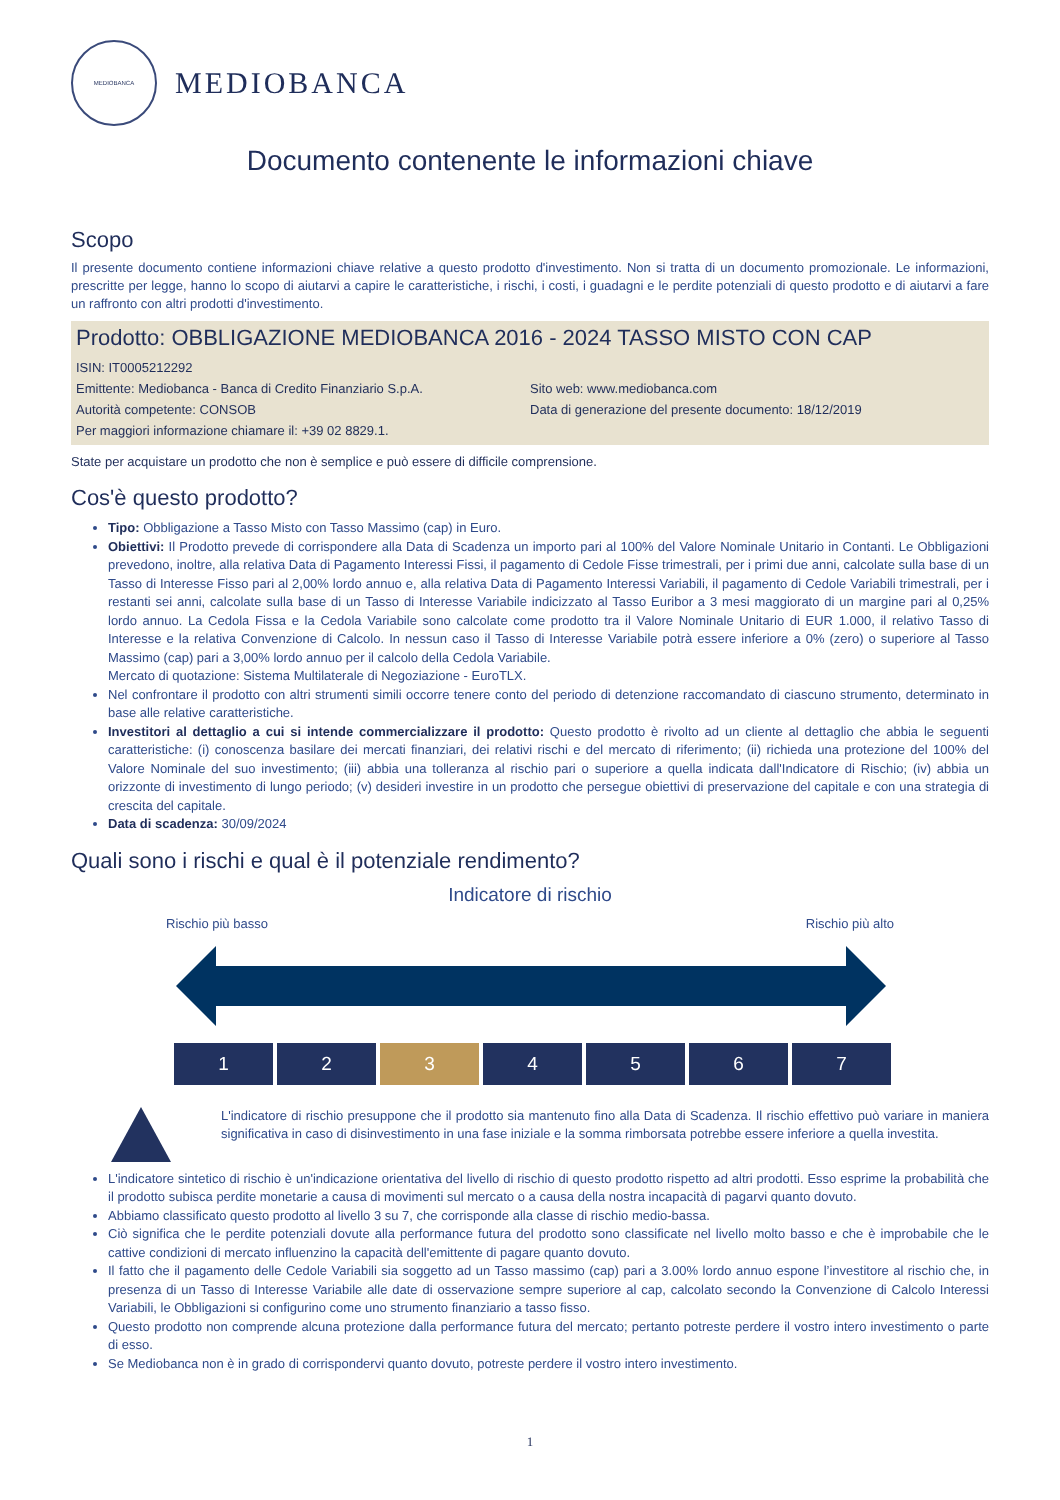MEDIOBANCA
MEDIOBANCA
Documento contenente le informazioni chiave
Scopo
Il presente documento contiene informazioni chiave relative a questo prodotto d'investimento. Non si tratta di un documento promozionale. Le informazioni, prescritte per legge, hanno lo scopo di aiutarvi a capire le caratteristiche, i rischi, i costi, i guadagni e le perdite potenziali di questo prodotto e di aiutarvi a fare un raffronto con altri prodotti d'investimento.
Prodotto: OBBLIGAZIONE MEDIOBANCA 2016 - 2024 TASSO MISTO CON CAP
ISIN: IT0005212292
Emittente: Mediobanca - Banca di Credito Finanziario S.p.A.
Sito web: www.mediobanca.com
Autorità competente: CONSOB Data di generazione del presente documento: 18/12/2019
Per maggiori informazione chiamare il: +39 02 8829.1.
State per acquistare un prodotto che non è semplice e può essere di difficile comprensione.
Cos'è questo prodotto?
Tipo: Obbligazione a Tasso Misto con Tasso Massimo (cap) in Euro.
Obiettivi: Il Prodotto prevede di corrispondere alla Data di Scadenza un importo pari al 100% del Valore Nominale Unitario in Contanti. Le Obbligazioni prevedono, inoltre, alla relativa Data di Pagamento Interessi Fissi, il pagamento di Cedole Fisse trimestrali, per i primi due anni, calcolate sulla base di un Tasso di Interesse Fisso pari al 2,00% lordo annuo e, alla relativa Data di Pagamento Interessi Variabili, il pagamento di Cedole Variabili trimestrali, per i restanti sei anni, calcolate sulla base di un Tasso di Interesse Variabile indicizzato al Tasso Euribor a 3 mesi maggiorato di un margine pari al 0,25% lordo annuo. La Cedola Fissa e la Cedola Variabile sono calcolate come prodotto tra il Valore Nominale Unitario di EUR 1.000, il relativo Tasso di Interesse e la relativa Convenzione di Calcolo. In nessun caso il Tasso di Interesse Variabile potrà essere inferiore a 0% (zero) o superiore al Tasso Massimo (cap) pari a 3,00% lordo annuo per il calcolo della Cedola Variabile.
Mercato di quotazione: Sistema Multilaterale di Negoziazione - EuroTLX.
Nel confrontare il prodotto con altri strumenti simili occorre tenere conto del periodo di detenzione raccomandato di ciascuno strumento, determinato in base alle relative caratteristiche.
Investitori al dettaglio a cui si intende commercializzare il prodotto: Questo prodotto è rivolto ad un cliente al dettaglio che abbia le seguenti caratteristiche: (i) conoscenza basilare dei mercati finanziari, dei relativi rischi e del mercato di riferimento; (ii) richieda una protezione del 100% del Valore Nominale del suo investimento; (iii) abbia una tolleranza al rischio pari o superiore a quella indicata dall'Indicatore di Rischio; (iv) abbia un orizzonte di investimento di lungo periodo; (v) desideri investire in un prodotto che persegue obiettivi di preservazione del capitale e con una strategia di crescita del capitale.
Data di scadenza: 30/09/2024
Quali sono i rischi e qual è il potenziale rendimento?
Indicatore di rischio
Rischio più basso Rischio più alto
1 2 3 4 5 6 7
L'indicatore di rischio presuppone che il prodotto sia mantenuto fino alla Data di Scadenza. Il rischio effettivo può variare in maniera significativa in caso di disinvestimento in una fase iniziale e la somma rimborsata potrebbe essere inferiore a quella investita.
L'indicatore sintetico di rischio è un'indicazione orientativa del livello di rischio di questo prodotto rispetto ad altri prodotti. Esso esprime la probabilità che il prodotto subisca perdite monetarie a causa di movimenti sul mercato o a causa della nostra incapacità di pagarvi quanto dovuto.
Abbiamo classificato questo prodotto al livello 3 su 7, che corrisponde alla classe di rischio medio-bassa.
Ciò significa che le perdite potenziali dovute alla performance futura del prodotto sono classificate nel livello molto basso e che è improbabile che le cattive condizioni di mercato influenzino la capacità dell'emittente di pagare quanto dovuto.
Il fatto che il pagamento delle Cedole Variabili sia soggetto ad un Tasso massimo (cap) pari a 3.00% lordo annuo espone l’investitore al rischio che, in presenza di un Tasso di Interesse Variabile alle date di osservazione sempre superiore al cap, calcolato secondo la Convenzione di Calcolo Interessi Variabili, le Obbligazioni si configurino come uno strumento finanziario a tasso fisso.
Questo prodotto non comprende alcuna protezione dalla performance futura del mercato; pertanto potreste perdere il vostro intero investimento o parte di esso.
Se Mediobanca non è in grado di corrispondervi quanto dovuto, potreste perdere il vostro intero investimento.
1